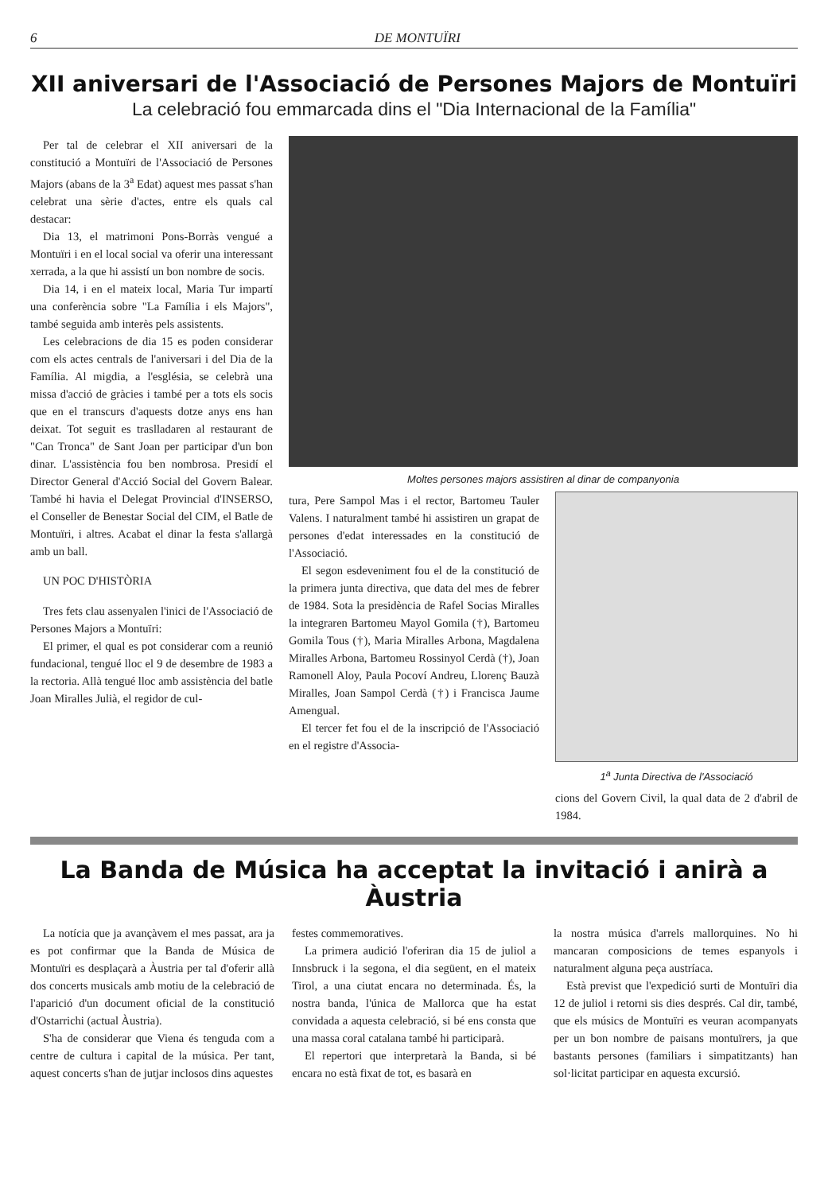6 DE MONTUÏRI
XII aniversari de l'Associació de Persones Majors de Montuïri
La celebració fou emmarcada dins el "Dia Internacional de la Família"
Per tal de celebrar el XII aniversari de la constitució a Montuïri de l'Associació de Persones Majors (abans de la 3<sup>a</sup> Edat) aquest mes passat s'han celebrat una sèrie d'actes, entre els quals cal destacar:
Dia 13, el matrimoni Pons-Borràs vengué a Montuïri i en el local social va oferir una interessant xerrada, a la que hi assistí un bon nombre de socis.
Dia 14, i en el mateix local, Maria Tur impartí una conferència sobre "La Família i els Majors", també seguida amb interès pels assistents.
Les celebracions de dia 15 es poden considerar com els actes centrals de l'aniversari i del Dia de la Família. Al migdia, a l'església, se celebrà una missa d'acció de gràcies i també per a tots els socis que en el transcurs d'aquests dotze anys ens han deixat. Tot seguit es traslladaren al restaurant de "Can Tronca" de Sant Joan per participar d'un bon dinar. L'assistència fou ben nombrosa. Presidí el Director General d'Acció Social del Govern Balear. També hi havia el Delegat Provincial d'INSERSO, el Conseller de Benestar Social del CIM, el Batle de Montuïri, i altres. Acabat el dinar la festa s'allargà amb un ball.
UN POC D'HISTÒRIA
Tres fets clau assenyalen l'inici de l'Associació de Persones Majors a Montuïri:
El primer, el qual es pot considerar com a reunió fundacional, tengué lloc el 9 de desembre de 1983 a la rectoria. Allà tengué lloc amb assistència del batle Joan Miralles Julià, el regidor de cul-
Moltes persones majors assistiren al dinar de companyonia
tura, Pere Sampol Mas i el rector, Bartomeu Tauler Valens. I naturalment també hi assistiren un grapat de persones d'edat interessades en la constitució de l'Associació.
El segon esdeveniment fou el de la constitució de la primera junta directiva, que data del mes de febrer de 1984. Sota la presidència de Rafel Socias Miralles la integraren Bartomeu Mayol Gomila (†), Bartomeu Gomila Tous (†), Maria Miralles Arbona, Magdalena Miralles Arbona, Bartomeu Rossinyol Cerdà (†), Joan Ramonell Aloy, Paula Pocoví Andreu, Llorenç Bauzà Miralles, Joan Sampol Cerdà (†) i Francisca Jaume Amengual.
El tercer fet fou el de la inscripció de l'Associació en el registre d'Associa-
1<sup>a</sup> Junta Directiva de l'Associació
cions del Govern Civil, la qual data de 2 d'abril de 1984.
La Banda de Música ha acceptat la invitació i anirà a Àustria
La notícia que ja avançàvem el mes passat, ara ja es pot confirmar que la Banda de Música de Montuïri es desplaçarà a Àustria per tal d'oferir allà dos concerts musicals amb motiu de la celebració de l'aparició d'un document oficial de la constitució d'Ostarrichi (actual Àustria).
S'ha de considerar que Viena és tenguda com a centre de cultura i capital de la música. Per tant, aquest concerts s'han de jutjar inclosos dins aquestes
festes commemoratives.
La primera audició l'oferiran dia 15 de juliol a Innsbruck i la segona, el dia següent, en el mateix Tirol, a una ciutat encara no determinada. És, la nostra banda, l'única de Mallorca que ha estat convidada a aquesta celebració, si bé ens consta que una massa coral catalana també hi participarà.
El repertori que interpretarà la Banda, si bé encara no està fixat de tot, es basarà en
la nostra música d'arrels mallorquines. No hi mancaran composicions de temes espanyols i naturalment alguna peça austríaca.
Està previst que l'expedició surti de Montuïri dia 12 de juliol i retorni sis dies després. Cal dir, també, que els músics de Montuïri es veuran acompanyats per un bon nombre de paisans montuïrers, ja que bastants persones (familiars i simpatitzants) han sol·licitat participar en aquesta excursió.